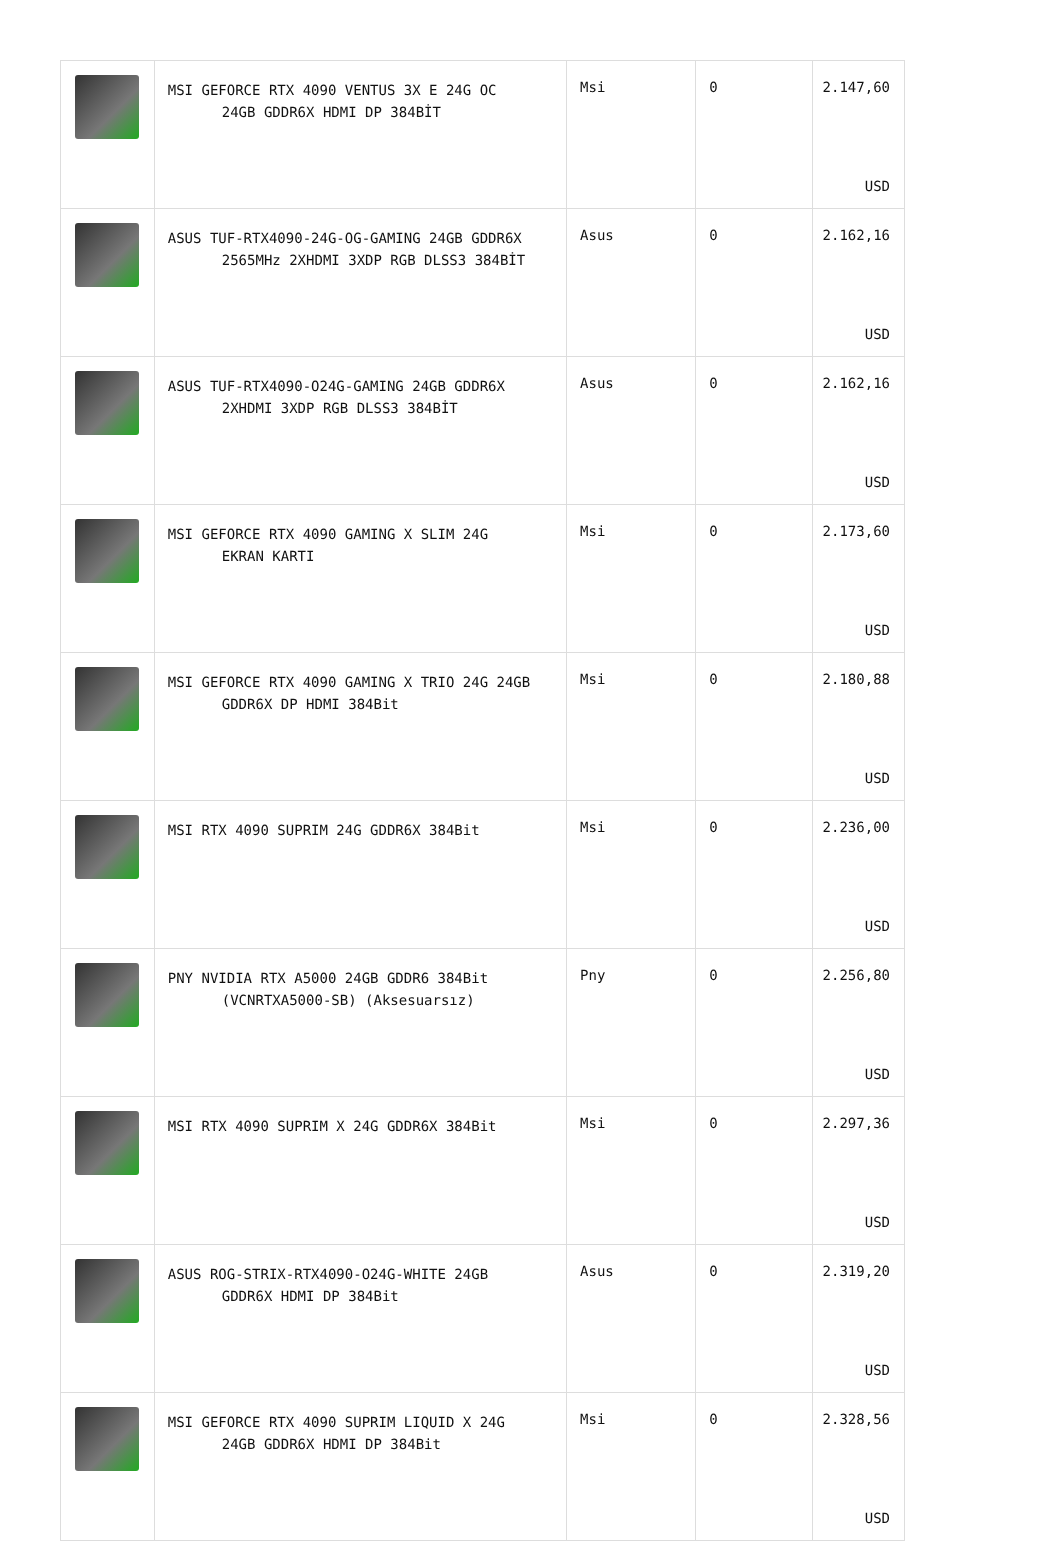| | MSI GEFORCE RTX 4090 VENTUS 3X E 24G OC 24GB GDDR6X HDMI DP 384BİT | Msi | 0 | 2.147,60 USD |
| | ASUS TUF-RTX4090-24G-OG-GAMING 24GB GDDR6X 2565MHz 2XHDMI 3XDP RGB DLSS3 384BİT | Asus | 0 | 2.162,16 USD |
| | ASUS TUF-RTX4090-O24G-GAMING 24GB GDDR6X 2XHDMI 3XDP RGB DLSS3 384BİT | Asus | 0 | 2.162,16 USD |
| | MSI GEFORCE RTX 4090 GAMING X SLIM 24G EKRAN KARTI | Msi | 0 | 2.173,60 USD |
| | MSI GEFORCE RTX 4090 GAMING X TRIO 24G 24GB GDDR6X DP HDMI 384Bit | Msi | 0 | 2.180,88 USD |
| | MSI RTX 4090 SUPRIM 24G GDDR6X 384Bit | Msi | 0 | 2.236,00 USD |
| | PNY NVIDIA RTX A5000 24GB GDDR6 384Bit (VCNRTXA5000-SB) (Aksesuarsız) | Pny | 0 | 2.256,80 USD |
| | MSI RTX 4090 SUPRIM X 24G GDDR6X 384Bit | Msi | 0 | 2.297,36 USD |
| | ASUS ROG-STRIX-RTX4090-O24G-WHITE 24GB GDDR6X HDMI DP 384Bit | Asus | 0 | 2.319,20 USD |
| | MSI GEFORCE RTX 4090 SUPRIM LIQUID X 24G 24GB GDDR6X HDMI DP 384Bit | Msi | 0 | 2.328,56 USD |